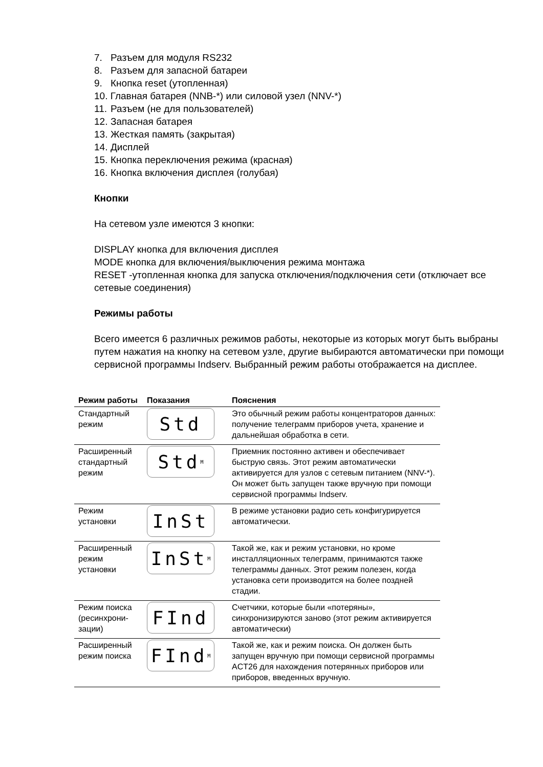7. Разъем для модуля RS232
8. Разъем для запасной батареи
9. Кнопка reset (утопленная)
10. Главная батарея (NNB-*) или силовой узел (NNV-*)
11. Разъем (не для пользователей)
12. Запасная батарея
13. Жесткая память (закрытая)
14. Дисплей
15. Кнопка переключения режима (красная)
16. Кнопка включения дисплея (голубая)
Кнопки
На сетевом узле имеются 3 кнопки:
DISPLAY кнопка для включения дисплея
MODE кнопка для включения/выключения режима монтажа
RESET -утопленная кнопка для запуска отключения/подключения сети (отключает все сетевые соединения)
Режимы работы
Всего имеется 6 различных режимов работы, некоторые из которых могут быть выбраны путем нажатия на кнопку на сетевом узле, другие выбираются автоматически при помощи сервисной программы Indserv. Выбранный режим работы отображается на дисплее.
| Режим работы | Показания | Пояснения |
| --- | --- | --- |
| Стандартный режим | Std | Это обычный режим работы концентраторов данных: получение телеграмм приборов учета, хранение и дальнейшая обработка в сети. |
| Расширенный стандартный режим | Std<sub>M</sub> | Приемник постоянно активен и обеспечивает быструю связь. Этот режим автоматически активируется для узлов с сетевым питанием (NNV-*). Он может быть запущен также вручную при помощи сервисной программы Indserv. |
| Режим установки | InSt | В режиме установки радио сеть конфигурируется автоматически. |
| Расширенный режим установки | InSt<sub>M</sub> | Такой же, как и режим установки, но кроме инсталляционных телеграмм, принимаются также телеграммы данных. Этот режим полезен, когда установка сети производится на более поздней стадии. |
| Режим поиска (ресинхрони-зации) | FInd | Счетчики, которые были «потеряны», синхронизируются заново (этот режим активируется автоматически) |
| Расширенный режим поиска | FInd<sub>M</sub> | Такой же, как и режим поиска. Он должен быть запущен вручную при помощи сервисной программы ACT26 для нахождения потерянных приборов или приборов, введенных вручную. |